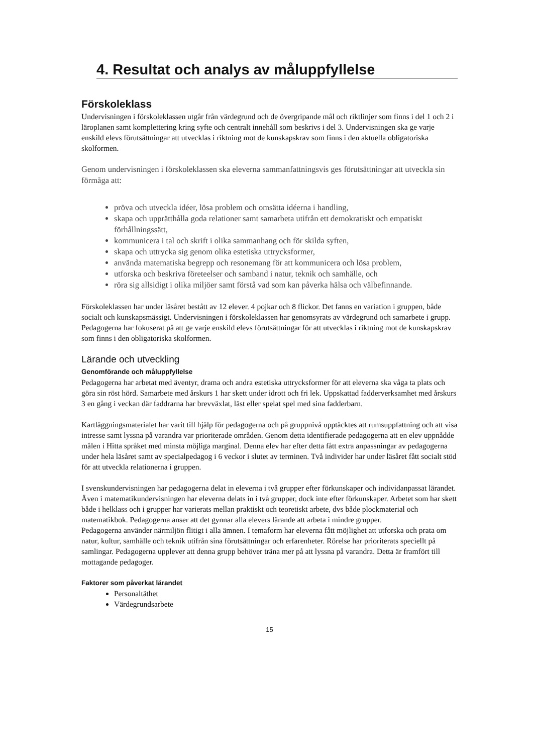4. Resultat och analys av måluppfyllelse
Förskoleklass
Undervisningen i förskoleklassen utgår från värdegrund och de övergripande mål och riktlinjer som finns i del 1 och 2 i läroplanen samt komplettering kring syfte och centralt innehåll som beskrivs i del 3. Undervisningen ska ge varje enskild elevs förutsättningar att utvecklas i riktning mot de kunskapskrav som finns i den aktuella obligatoriska skolformen.
Genom undervisningen i förskoleklassen ska eleverna sammanfattningsvis ges förutsättningar att utveckla sin förmåga att:
pröva och utveckla idéer, lösa problem och omsätta idéerna i handling,
skapa och upprätthålla goda relationer samt samarbeta utifrån ett demokratiskt och empatiskt förhållningssätt,
kommunicera i tal och skrift i olika sammanhang och för skilda syften,
skapa och uttrycka sig genom olika estetiska uttrycksformer,
använda matematiska begrepp och resonemang för att kommunicera och lösa problem,
utforska och beskriva företeelser och samband i natur, teknik och samhälle, och
röra sig allsidigt i olika miljöer samt förstå vad som kan påverka hälsa och välbefinnande.
Förskoleklassen har under läsåret bestått av 12 elever. 4 pojkar och 8 flickor. Det fanns en variation i gruppen, både socialt och kunskapsmässigt. Undervisningen i förskoleklassen har genomsyrats av värdegrund och samarbete i grupp. Pedagogerna har fokuserat på att ge varje enskild elevs förutsättningar för att utvecklas i riktning mot de kunskapskrav som finns i den obligatoriska skolformen.
Lärande och utveckling
Genomförande och måluppfyllelse
Pedagogerna har arbetat med äventyr, drama och andra estetiska uttrycksformer för att eleverna ska våga ta plats och göra sin röst hörd. Samarbete med årskurs 1 har skett under idrott och fri lek. Uppskattad fadderverksamhet med årskurs 3 en gång i veckan där faddrarna har brevväxlat, läst eller spelat spel med sina fadderbarn.
Kartläggningsmaterialet har varit till hjälp för pedagogerna och på gruppnivå upptäcktes att rumsuppfattning och att visa intresse samt lyssna på varandra var prioriterade områden. Genom detta identifierade pedagogerna att en elev uppnådde målen i Hitta språket med minsta möjliga marginal. Denna elev har efter detta fått extra anpassningar av pedagogerna under hela läsåret samt av specialpedagog i 6 veckor i slutet av terminen. Två individer har under läsåret fått socialt stöd för att utveckla relationerna i gruppen.
I svenskundervisningen har pedagogerna delat in eleverna i två grupper efter förkunskaper och individanpassat lärandet. Även i matematikundervisningen har eleverna delats in i två grupper, dock inte efter förkunskaper. Arbetet som har skett både i helklass och i grupper har varierats mellan praktiskt och teoretiskt arbete, dvs både plockmaterial och matematikbok. Pedagogerna anser att det gynnar alla elevers lärande att arbeta i mindre grupper.
Pedagogerna använder närmiljön flitigt i alla ämnen. I temaform har eleverna fått möjlighet att utforska och prata om natur, kultur, samhälle och teknik utifrån sina förutsättningar och erfarenheter. Rörelse har prioriterats speciellt på samlingar. Pedagogerna upplever att denna grupp behöver träna mer på att lyssna på varandra. Detta är framfört till mottagande pedagoger.
Faktorer som påverkat lärandet
Personaltäthet
Värdegrundsarbete
15